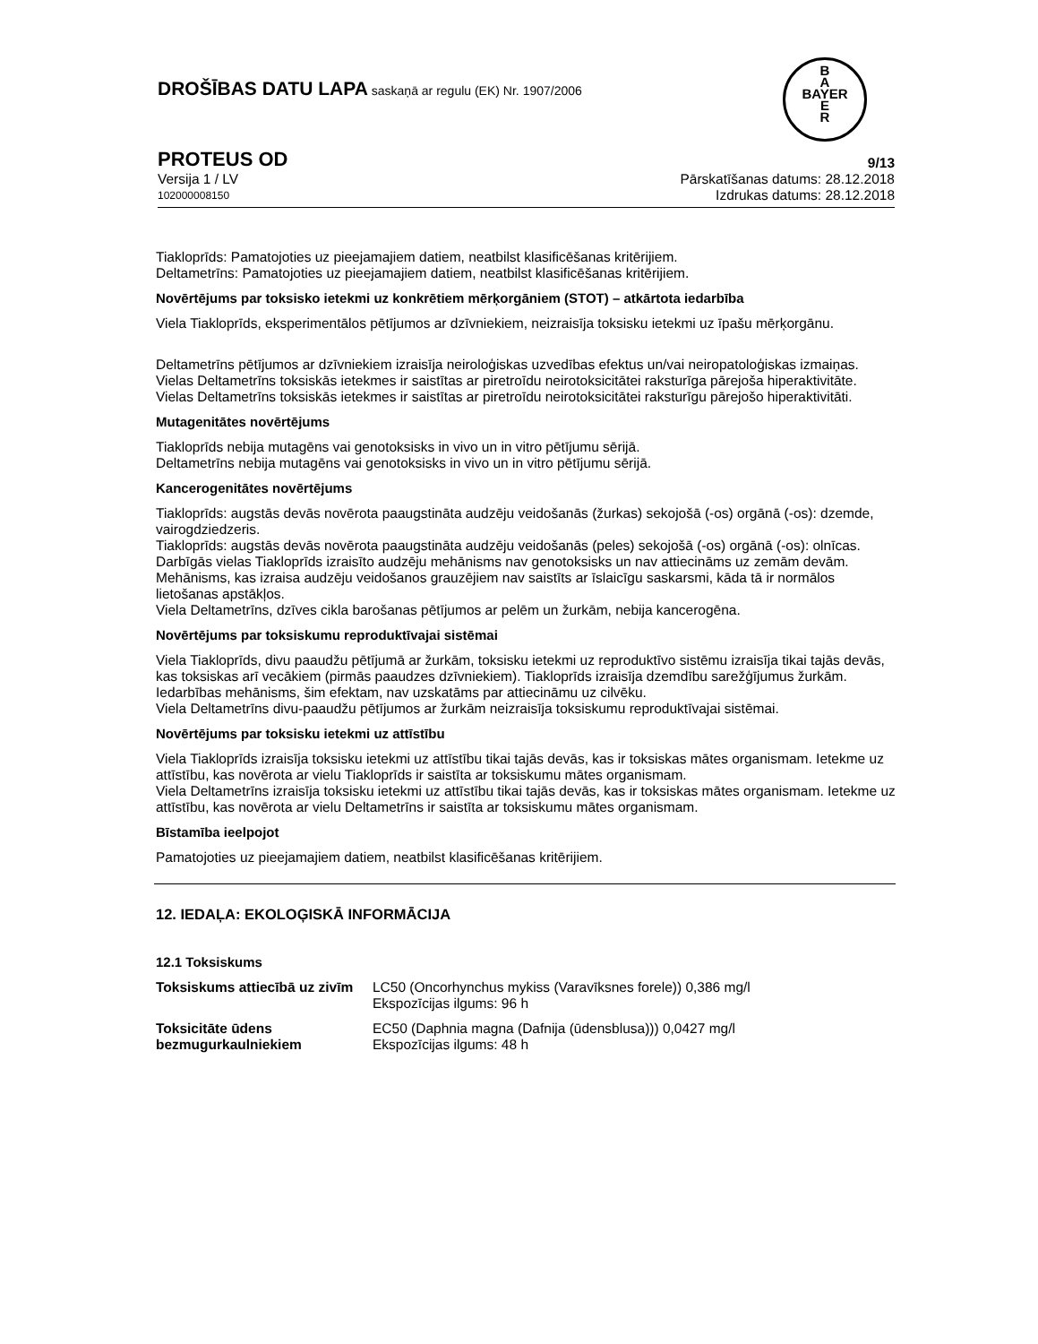DROŠĪBAS DATU LAPA saskaņā ar regulu (EK) Nr. 1907/2006
B
A
BAYER
E
R
PROTEUS OD 9/13
Versija 1 / LV Pārskatīšanas datums: 28.12.2018
102000008150 Izdrukas datums: 28.12.2018
Tiakloprīds: Pamatojoties uz pieejamajiem datiem, neatbilst klasificēšanas kritērijiem.
Deltametrīns: Pamatojoties uz pieejamajiem datiem, neatbilst klasificēšanas kritērijiem.
Novērtējums par toksisko ietekmi uz konkrētiem mērķorgāniem (STOT) – atkārtota iedarbība
Viela Tiakloprīds, eksperimentālos pētījumos ar dzīvniekiem, neizraisīja toksisku ietekmi uz īpašu mērķorgānu.
Deltametrīns pētījumos ar dzīvniekiem izraisīja neiroloģiskas uzvedības efektus un/vai neiropatoloģiskas izmaiņas. Vielas Deltametrīns toksiskās ietekmes ir saistītas ar piretroīdu neirotoksicitātei raksturīga pārejoša hiperaktivitāte.
Vielas Deltametrīns toksiskās ietekmes ir saistītas ar piretroīdu neirotoksicitātei raksturīgu pārejošo hiperaktivitāti.
Mutagenitātes novērtējums
Tiakloprīds nebija mutagēns vai genotoksisks in vivo un in vitro pētījumu sērijā.
Deltametrīns nebija mutagēns vai genotoksisks in vivo un in vitro pētījumu sērijā.
Kancerogenitātes novērtējums
Tiakloprīds: augstās devās novērota paaugstināta audzēju veidošanās (žurkas) sekojošā (-os) orgānā (-os): dzemde, vairogdziedzeris.
Tiakloprīds: augstās devās novērota paaugstināta audzēju veidošanās (peles) sekojošā (-os) orgānā (-os): olnīcas. Darbīgās vielas Tiakloprīds izraisīto audzēju mehānisms nav genotoksisks un nav attiecināms uz zemām devām. Mehānisms, kas izraisa audzēju veidošanos grauzējiem nav saistīts ar īslaicīgu saskarsmi, kāda tā ir normālos lietošanas apstākļos.
Viela Deltametrīns, dzīves cikla barošanas pētījumos ar pelēm un žurkām, nebija kancerogēna.
Novērtējums par toksiskumu reproduktīvajai sistēmai
Viela Tiakloprīds, divu paaudžu pētījumā ar žurkām, toksisku ietekmi uz reproduktīvo sistēmu izraisīja tikai tajās devās, kas toksiskas arī vecākiem (pirmās paaudzes dzīvniekiem). Tiakloprīds izraisīja dzemdību sarežģījumus žurkām. Iedarbības mehānisms, šim efektam, nav uzskatāms par attiecināmu uz cilvēku.
Viela Deltametrīns divu-paaudžu pētījumos ar žurkām neizraisīja toksiskumu reproduktīvajai sistēmai.
Novērtējums par toksisku ietekmi uz attīstību
Viela Tiakloprīds izraisīja toksisku ietekmi uz attīstību tikai tajās devās, kas ir toksiskas mātes organismam. Ietekme uz attīstību, kas novērota ar vielu Tiakloprīds ir saistīta ar toksiskumu mātes organismam.
Viela Deltametrīns izraisīja toksisku ietekmi uz attīstību tikai tajās devās, kas ir toksiskas mātes organismam. Ietekme uz attīstību, kas novērota ar vielu Deltametrīns ir saistīta ar toksiskumu mātes organismam.
Bīstamība ieelpojot
Pamatojoties uz pieejamajiem datiem, neatbilst klasificēšanas kritērijiem.
12. IEDAĻA: EKOLOĢISKĀ INFORMĀCIJA
12.1 Toksiskums
| Toksiskums attiecībā uz zivīm | LC50 (Oncorhynchus mykiss (Varavīksnes forele)) 0,386 mg/l Ekspozīcijas ilgums: 96 h |
| Toksicitāte ūdens bezmugurkaulniekiem | EC50 (Daphnia magna (Dafnija (ūdensblusa))) 0,0427 mg/l Ekspozīcijas ilgums: 48 h |